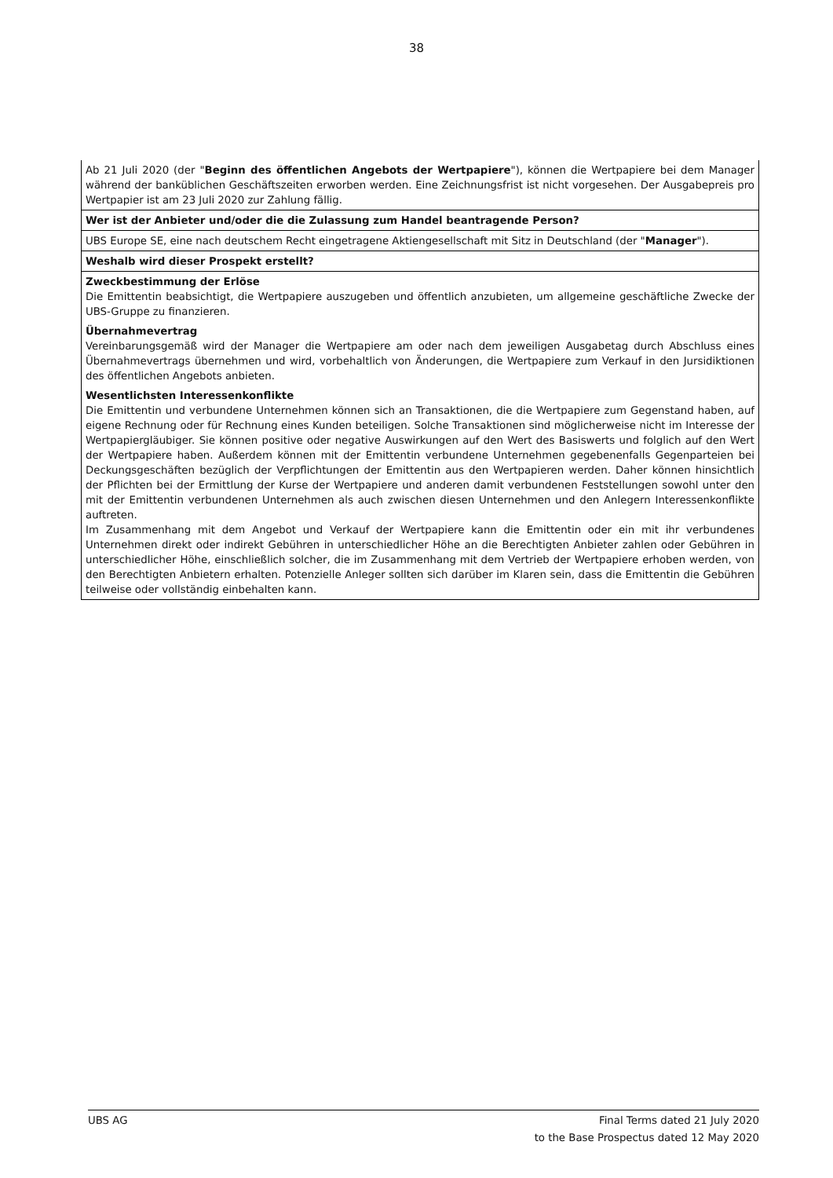38
| Ab 21 Juli 2020 (der " Beginn des öffentlichen Angebots der Wertpapiere "), können die Wertpapiere bei dem Manager während der banküblichen Geschäftszeiten erworben werden. Eine Zeichnungsfrist ist nicht vorgesehen. Der Ausgabepreis pro Wertpapier ist am 23 Juli 2020 zur Zahlung fällig. |
| Wer ist der Anbieter und/oder die die Zulassung zum Handel beantragende Person? |
| UBS Europe SE, eine nach deutschem Recht eingetragene Aktiengesellschaft mit Sitz in Deutschland (der " Manager "). |
| Weshalb wird dieser Prospekt erstellt? |
| Zweckbestimmung der Erlöse Die Emittentin beabsichtigt, die Wertpapiere auszugeben und öffentlich anzubieten, um allgemeine geschäftliche Zwecke der UBS-Gruppe zu finanzieren. |
| Übernahmevertrag Vereinbarungsgemäß wird der Manager die Wertpapiere am oder nach dem jeweiligen Ausgabetag durch Abschluss eines Übernahmevertrags übernehmen und wird, vorbehaltlich von Änderungen, die Wertpapiere zum Verkauf in den Jursidiktionen des öffentlichen Angebots anbieten. |
| Wesentlichsten Interessenkonflikte Die Emittentin und verbundene Unternehmen können sich an Transaktionen, die die Wertpapiere zum Gegenstand haben, auf eigene Rechnung oder für Rechnung eines Kunden beteiligen. Solche Transaktionen sind möglicherweise nicht im Interesse der Wertpapiergläubiger. Sie können positive oder negative Auswirkungen auf den Wert des Basiswerts und folglich auf den Wert der Wertpapiere haben. Außerdem können mit der Emittentin verbundene Unternehmen gegebenenfalls Gegenparteien bei Deckungsgeschäften bezüglich der Verpflichtungen der Emittentin aus den Wertpapieren werden. Daher können hinsichtlich der Pflichten bei der Ermittlung der Kurse der Wertpapiere und anderen damit verbundenen Feststellungen sowohl unter den mit der Emittentin verbundenen Unternehmen als auch zwischen diesen Unternehmen und den Anlegern Interessenkonflikte auftreten. Im Zusammenhang mit dem Angebot und Verkauf der Wertpapiere kann die Emittentin oder ein mit ihr verbundenes Unternehmen direkt oder indirekt Gebühren in unterschiedlicher Höhe an die Berechtigten Anbieter zahlen oder Gebühren in unterschiedlicher Höhe, einschließlich solcher, die im Zusammenhang mit dem Vertrieb der Wertpapiere erhoben werden, von den Berechtigten Anbietern erhalten. Potenzielle Anleger sollten sich darüber im Klaren sein, dass die Emittentin die Gebühren teilweise oder vollständig einbehalten kann. |
UBS AG Final Terms dated 21 July 2020
to the Base Prospectus dated 12 May 2020